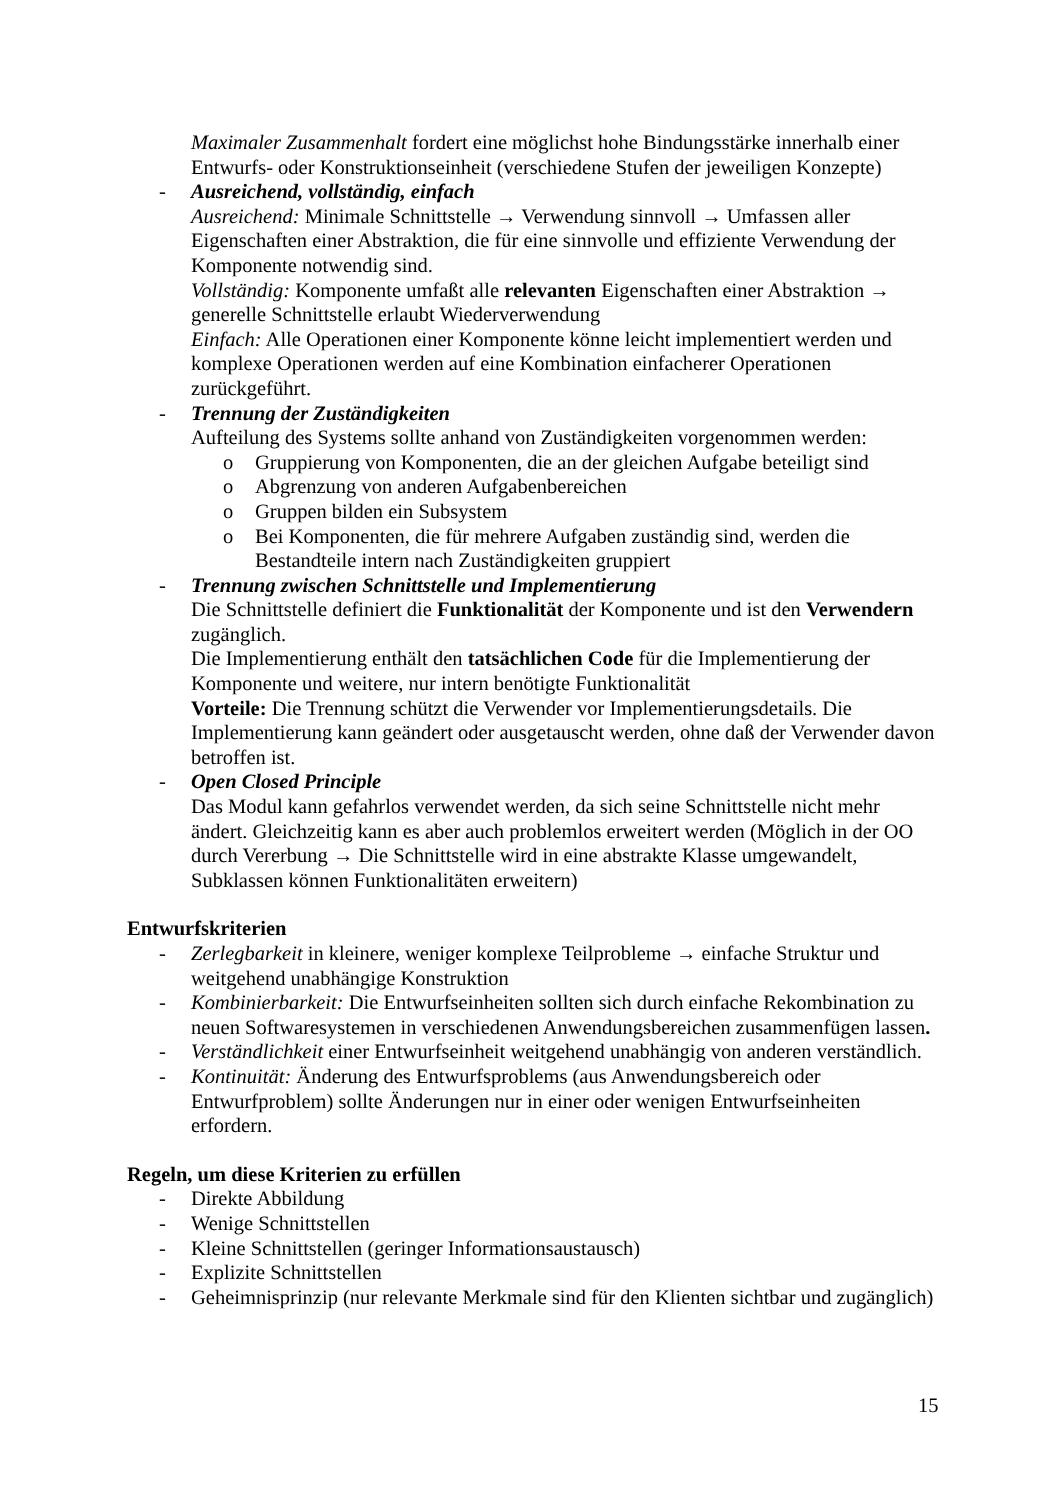Maximaler Zusammenhalt fordert eine möglichst hohe Bindungsstärke innerhalb einer Entwurfs- oder Konstruktionseinheit (verschiedene Stufen der jeweiligen Konzepte)
- Ausreichend, vollständig, einfach
Ausreichend: Minimale Schnittstelle → Verwendung sinnvoll → Umfassen aller Eigenschaften einer Abstraktion, die für eine sinnvolle und effiziente Verwendung der Komponente notwendig sind.
Vollständig: Komponente umfaßt alle relevanten Eigenschaften einer Abstraktion → generelle Schnittstelle erlaubt Wiederverwendung
Einfach: Alle Operationen einer Komponente könne leicht implementiert werden und komplexe Operationen werden auf eine Kombination einfacherer Operationen zurückgeführt.
- Trennung der Zuständigkeiten
Aufteilung des Systems sollte anhand von Zuständigkeiten vorgenommen werden:
o Gruppierung von Komponenten, die an der gleichen Aufgabe beteiligt sind
o Abgrenzung von anderen Aufgabenbereichen
o Gruppen bilden ein Subsystem
o Bei Komponenten, die für mehrere Aufgaben zuständig sind, werden die Bestandteile intern nach Zuständigkeiten gruppiert
- Trennung zwischen Schnittstelle und Implementierung
Die Schnittstelle definiert die Funktionalität der Komponente und ist den Verwendern zugänglich.
Die Implementierung enthält den tatsächlichen Code für die Implementierung der Komponente und weitere, nur intern benötigte Funktionalität
Vorteile: Die Trennung schützt die Verwender vor Implementierungsdetails. Die Implementierung kann geändert oder ausgetauscht werden, ohne daß der Verwender davon betroffen ist.
- Open Closed Principle
Das Modul kann gefahrlos verwendet werden, da sich seine Schnittstelle nicht mehr ändert. Gleichzeitig kann es aber auch problemlos erweitert werden (Möglich in der OO durch Vererbung → Die Schnittstelle wird in eine abstrakte Klasse umgewandelt, Subklassen können Funktionalitäten erweitern)
Entwurfskriterien
- Zerlegbarkeit in kleinere, weniger komplexe Teilprobleme → einfache Struktur und weitgehend unabhängige Konstruktion
- Kombinierbarkeit: Die Entwurfseinheiten sollten sich durch einfache Rekombination zu neuen Softwaresystemen in verschiedenen Anwendungsbereichen zusammenfügen lassen.
- Verständlichkeit einer Entwurfseinheit weitgehend unabhängig von anderen verständlich.
- Kontinuität: Änderung des Entwurfsproblems (aus Anwendungsbereich oder Entwurfproblem) sollte Änderungen nur in einer oder wenigen Entwurfseinheiten erfordern.
Regeln, um diese Kriterien zu erfüllen
- Direkte Abbildung
- Wenige Schnittstellen
- Kleine Schnittstellen (geringer Informationsaustausch)
- Explizite Schnittstellen
- Geheimnisprinzip (nur relevante Merkmale sind für den Klienten sichtbar und zugänglich)
15